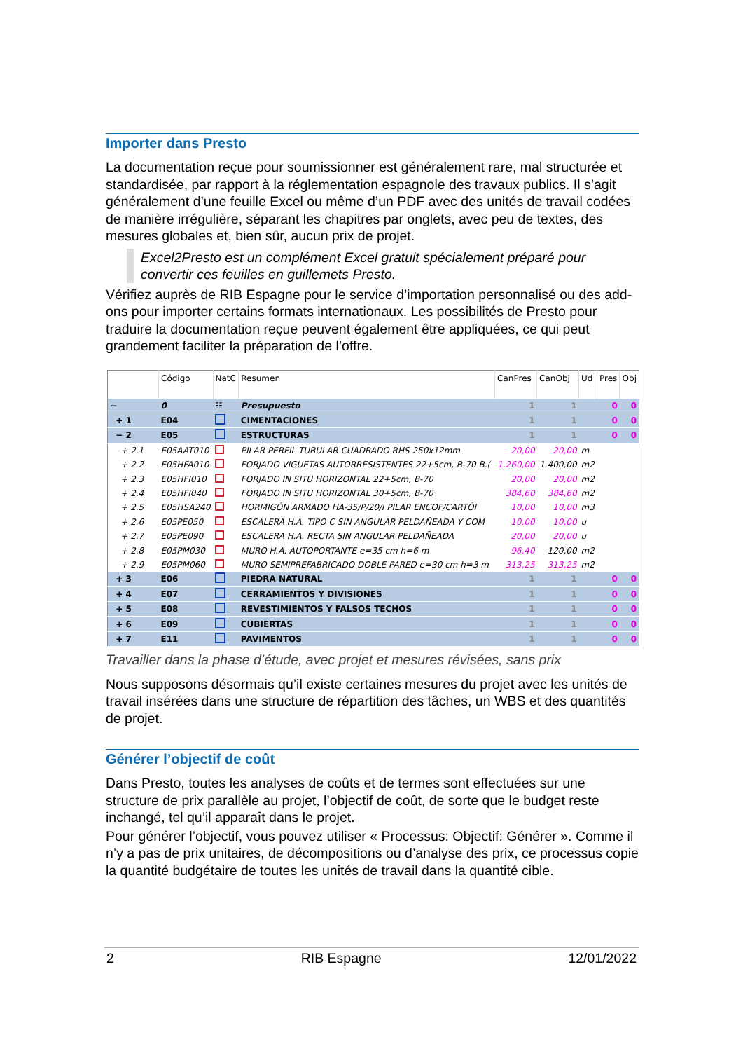Importer dans Presto
La documentation reçue pour soumissionner est généralement rare, mal structurée et standardisée, par rapport à la réglementation espagnole des travaux publics. Il s’agit généralement d’une feuille Excel ou même d’un PDF avec des unités de travail codées de manière irrégulière, séparant les chapitres par onglets, avec peu de textes, des mesures globales et, bien sûr, aucun prix de projet.
Excel2Presto est un complément Excel gratuit spécialement préparé pour convertir ces feuilles en guillemets Presto.
Vérifiez auprès de RIB Espagne pour le service d’importation personnalisé ou des add-ons pour importer certains formats internationaux. Les possibilités de Presto pour traduire la documentation reçue peuvent également être appliquées, ce qui peut grandement faciliter la préparation de l’offre.
| | Código | NatC | Resumen | CanPres | CanObj | Ud | Pres | Obj |
| --- | --- | --- | --- | --- | --- | --- | --- | --- |
| − | 0 | ☷ | Presupuesto | 1 | 1 | | 0 | 0 |
| + 1 | E04 | | CIMENTACIONES | 1 | 1 | | 0 | 0 |
| − 2 | E05 | | ESTRUCTURAS | 1 | 1 | | 0 | 0 |
| + 2.1 | E05AAT010 | | PILAR PERFIL TUBULAR CUADRADO RHS 250x12mm | 20,00 | 20,00 | m | | |
| + 2.2 | E05HFA010 | | FORJADO VIGUETAS AUTORRESISTENTES 22+5cm, B-70 B.( | 1.260,00 | 1.400,00 | m2 | | |
| + 2.3 | E05HFI010 | | FORJADO IN SITU HORIZONTAL 22+5cm, B-70 | 20,00 | 20,00 | m2 | | |
| + 2.4 | E05HFI040 | | FORJADO IN SITU HORIZONTAL 30+5cm, B-70 | 384,60 | 384,60 | m2 | | |
| + 2.5 | E05HSA240 | | HORMIGÓN ARMADO HA-35/P/20/I PILAR ENCOF/CARTÓI | 10,00 | 10,00 | m3 | | |
| + 2.6 | E05PE050 | | ESCALERA H.A. TIPO C SIN ANGULAR PELDAÑEADA Y COM | 10,00 | 10,00 | u | | |
| + 2.7 | E05PE090 | | ESCALERA H.A. RECTA SIN ANGULAR PELDAÑEADA | 20,00 | 20,00 | u | | |
| + 2.8 | E05PM030 | | MURO H.A. AUTOPORTANTE e=35 cm h=6 m | 96,40 | 120,00 | m2 | | |
| + 2.9 | E05PM060 | | MURO SEMIPREFABRICADO DOBLE PARED e=30 cm h=3 m | 313,25 | 313,25 | m2 | | |
| + 3 | E06 | | PIEDRA NATURAL | 1 | 1 | | 0 | 0 |
| + 4 | E07 | | CERRAMIENTOS Y DIVISIONES | 1 | 1 | | 0 | 0 |
| + 5 | E08 | | REVESTIMIENTOS Y FALSOS TECHOS | 1 | 1 | | 0 | 0 |
| + 6 | E09 | | CUBIERTAS | 1 | 1 | | 0 | 0 |
| + 7 | E11 | | PAVIMENTOS | 1 | 1 | | 0 | 0 |
Travailler dans la phase d’étude, avec projet et mesures révisées, sans prix
Nous supposons désormais qu’il existe certaines mesures du projet avec les unités de travail insérées dans une structure de répartition des tâches, un WBS et des quantités de projet.
Générer l’objectif de coût
Dans Presto, toutes les analyses de coûts et de termes sont effectuées sur une structure de prix parallèle au projet, l’objectif de coût, de sorte que le budget reste inchangé, tel qu’il apparaît dans le projet.
Pour générer l’objectif, vous pouvez utiliser « Processus: Objectif: Générer ». Comme il n’y a pas de prix unitaires, de décompositions ou d’analyse des prix, ce processus copie la quantité budgétaire de toutes les unités de travail dans la quantité cible.
2 RIB Espagne 12/01/2022